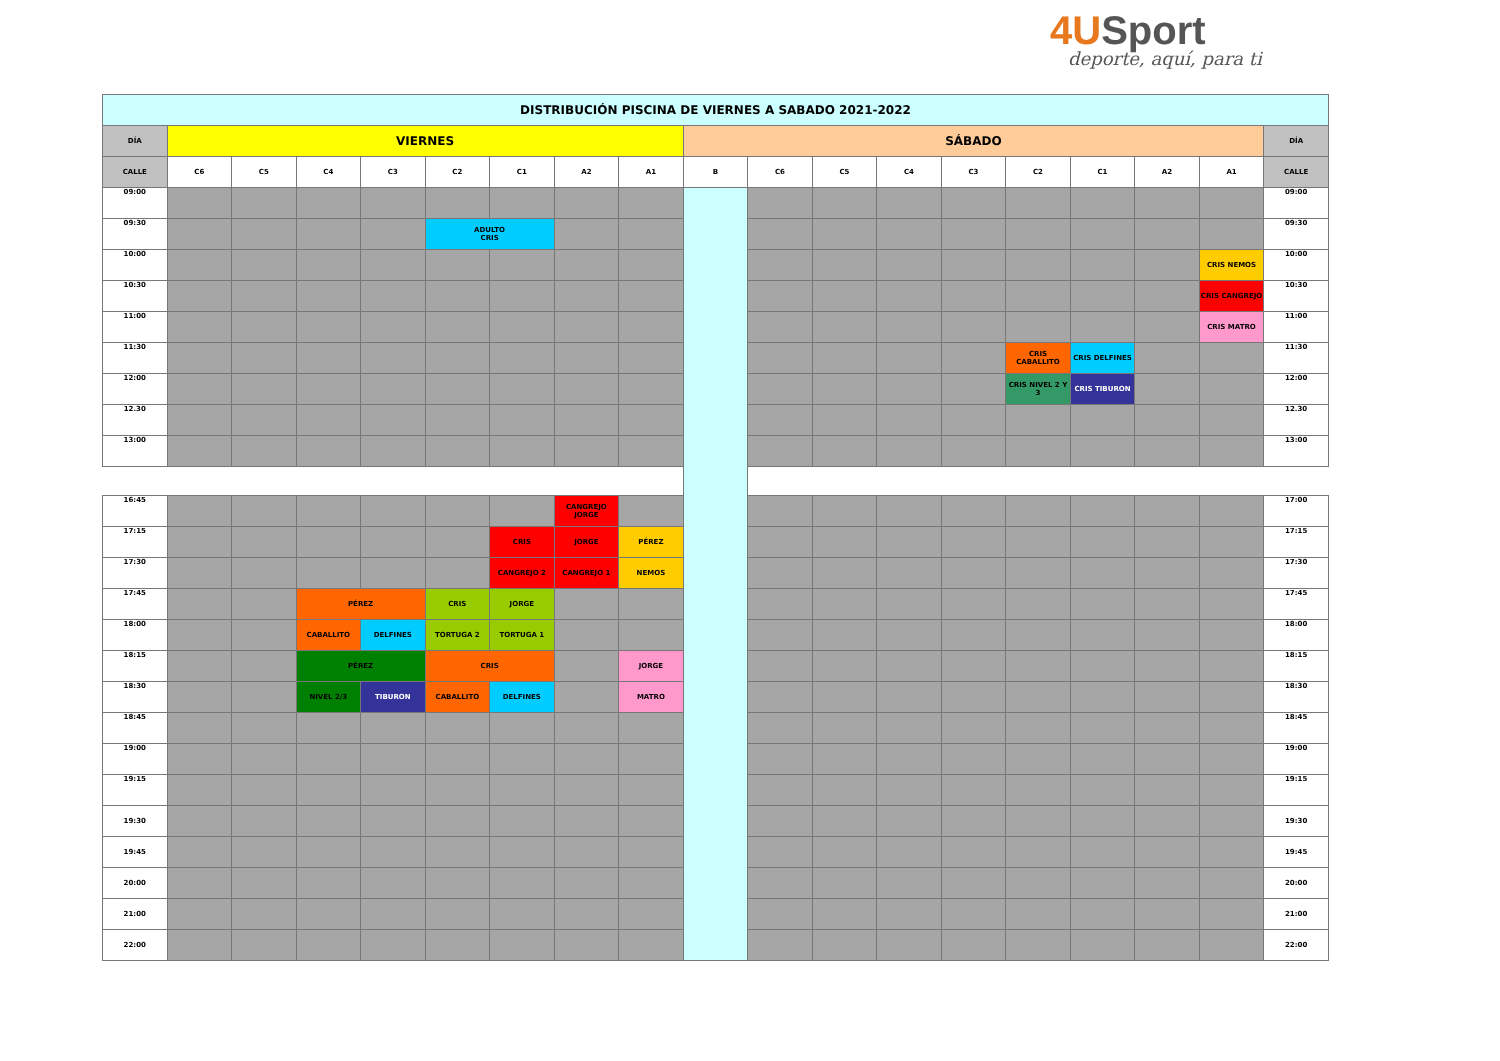4USport
deporte, aquí, para ti
| DISTRIBUCIÓN PISCINA DE VIERNES A SABADO 2021-2022 | | | | | | | | | | | | | | | | | | |
| --- | --- | --- | --- | --- | --- | --- | --- | --- | --- | --- | --- | --- | --- | --- | --- | --- | --- | --- |
| DÍA | VIERNES | | | | | | | | SÁBADO | | | | | | | | | DÍA |
| CALLE | C6 | C5 | C4 | C3 | C2 | C1 | A2 | A1 | B | C6 | C5 | C4 | C3 | C2 | C1 | A2 | A1 | CALLE |
| 09:00 | | | | | | | | | | | | | | | | | | 09:00 |
| 09:30 | | | | | ADULTO CRIS | | | | | | | | | | | | | 09:30 |
| 10:00 | | | | | | | | | | | | | | | | | CRIS NEMOS | 10:00 |
| 10:30 | | | | | | | | | | | | | | | | | CRIS CANGREJO | 10:30 |
| 11:00 | | | | | | | | | | | | | | | | | CRIS MATRO | 11:00 |
| 11:30 | | | | | | | | | | | | | | CRIS CABALLITO | CRIS DELFINES | | | 11:30 |
| 12:00 | | | | | | | | | | | | | | CRIS NIVEL 2 Y 3 | CRIS TIBURON | | | 12:00 |
| 12.30 | | | | | | | | | | | | | | | | | | 12.30 |
| 13:00 | | | | | | | | | | | | | | | | | | 13:00 |
| 16:45 | | | | | | | CANGREJO JORGE | | | | | | | | | | | 17:00 |
| 17:15 | | | | | | CRIS | JORGE | PÉREZ | | | | | | | | | | 17:15 |
| 17:30 | | | | | | CANGREJO 2 | CANGREJO 1 | NEMOS | | | | | | | | | | 17:30 |
| 17:45 | | | PÉREZ | | CRIS | JORGE | | | | | | | | | | | | 17:45 |
| 18:00 | | | CABALLITO | DELFINES | TORTUGA 2 | TORTUGA 1 | | | | | | | | | | | | 18:00 |
| 18:15 | | | PÉREZ | | CRIS | | | JORGE | | | | | | | | | | 18:15 |
| 18:30 | | | NIVEL 2/3 | TIBURON | CABALLITO | DELFINES | | MATRO | | | | | | | | | | 18:30 |
| 18:45 | | | | | | | | | | | | | | | | | | 18:45 |
| 19:00 | | | | | | | | | | | | | | | | | | 19:00 |
| 19:15 | | | | | | | | | | | | | | | | | | 19:15 |
| 19:30 | | | | | | | | | | | | | | | | | | 19:30 |
| 19:45 | | | | | | | | | | | | | | | | | | 19:45 |
| 20:00 | | | | | | | | | | | | | | | | | | 20:00 |
| 21:00 | | | | | | | | | | | | | | | | | | 21:00 |
| 22:00 | | | | | | | | | | | | | | | | | | 22:00 |